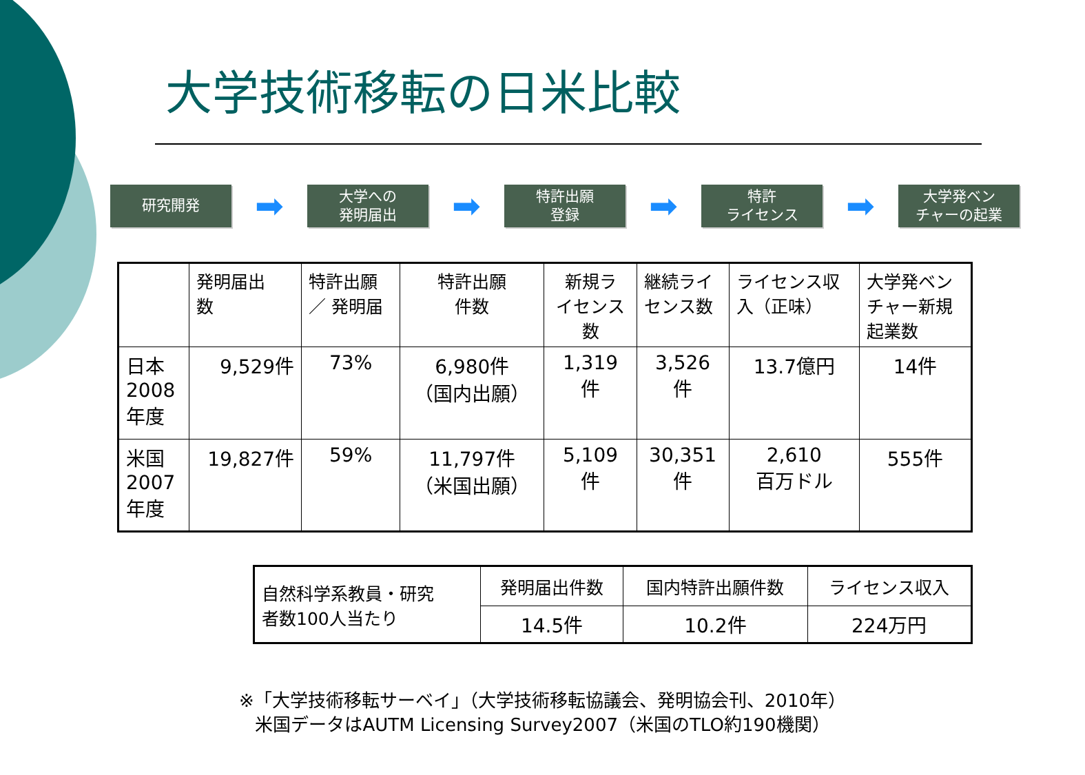大学技術移転の日米比較
研究開発
➡
大学への
発明届出
➡
特許出願
登録
➡
特許
ライセンス
➡
大学発ベン
チャーの起業
| | 発明届出 数 | 特許出願 ／ 発明届 | 特許出願 件数 | 新規ラ イセンス 数 | 継続ライ センス数 | ライセンス収 入（正味） | 大学発ベン チャー新規 起業数 |
| 日本 2008 年度 | 9,529件 | 73% | 6,980件 （国内出願） | 1,319 件 | 3,526 件 | 13.7億円 | 14件 |
| 米国 2007 年度 | 19,827件 | 59% | 11,797件 （米国出願） | 5,109 件 | 30,351 件 | 2,610 百万ドル | 555件 |
| 自然科学系教員・研究 者数100人当たり | 発明届出件数 | 国内特許出願件数 | ライセンス収入 |
| | 14.5件 | 10.2件 | 224万円 |
※「大学技術移転サーベイ」（大学技術移転協議会、発明協会刊、2010年）
米国データはAUTM Licensing Survey2007（米国のTLO約190機関）